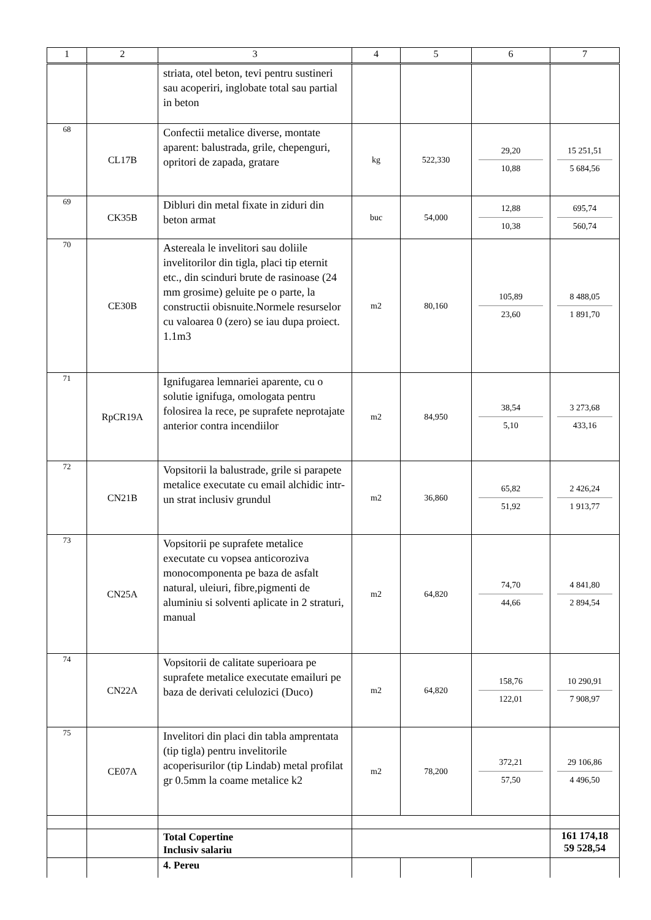| 1 | 2 | 3 | 4 | 5 | 6 | 7 |
| --- | --- | --- | --- | --- | --- | --- |
| | | striata, otel beton, tevi pentru sustineri sau acoperiri, inglobate total sau partial in beton | | | | |
| 68 | CL17B | Confectii metalice diverse, montate aparent: balustrada, grile, chepenguri, opritori de zapada, gratare | kg | 522,330 | 29,20 10,88 | 15 251,51 5 684,56 |
| 69 | CK35B | Dibluri din metal fixate in ziduri din beton armat | buc | 54,000 | 12,88 10,38 | 695,74 560,74 |
| 70 | CE30B | Astereala le invelitori sau doliile invelitorilor din tigla, placi tip eternit etc., din scinduri brute de rasinoase (24 mm grosime) geluite pe o parte, la constructii obisnuite.Normele resurselor cu valoarea 0 (zero) se iau dupa proiect. 1.1m3 | m2 | 80,160 | 105,89 23,60 | 8 488,05 1 891,70 |
| 71 | RpCR19A | Ignifugarea lemnariei aparente, cu o solutie ignifuga, omologata pentru folosirea la rece, pe suprafete neprotajate anterior contra incendiilor | m2 | 84,950 | 38,54 5,10 | 3 273,68 433,16 |
| 72 | CN21B | Vopsitorii la balustrade, grile si parapete metalice executate cu email alchidic intr-un strat inclusiv grundul | m2 | 36,860 | 65,82 51,92 | 2 426,24 1 913,77 |
| 73 | CN25A | Vopsitorii pe suprafete metalice executate cu vopsea anticoroziva monocomponenta pe baza de asfalt natural, uleiuri, fibre,pigmenti de aluminiu si solventi aplicate in 2 straturi, manual | m2 | 64,820 | 74,70 44,66 | 4 841,80 2 894,54 |
| 74 | CN22A | Vopsitorii de calitate superioara pe suprafete metalice executate emailuri pe baza de derivati celulozici (Duco) | m2 | 64,820 | 158,76 122,01 | 10 290,91 7 908,97 |
| 75 | CE07A | Invelitori din placi din tabla amprentata (tip tigla) pentru invelitorile acoperisurilor (tip Lindab) metal profilat gr 0.5mm la coame metalice k2 | m2 | 78,200 | 372,21 57,50 | 29 106,86 4 496,50 |
| | | Total Copertine Inclusiv salariu | | | | 161 174,18 59 528,54 |
| | | 4. Pereu | | | | |